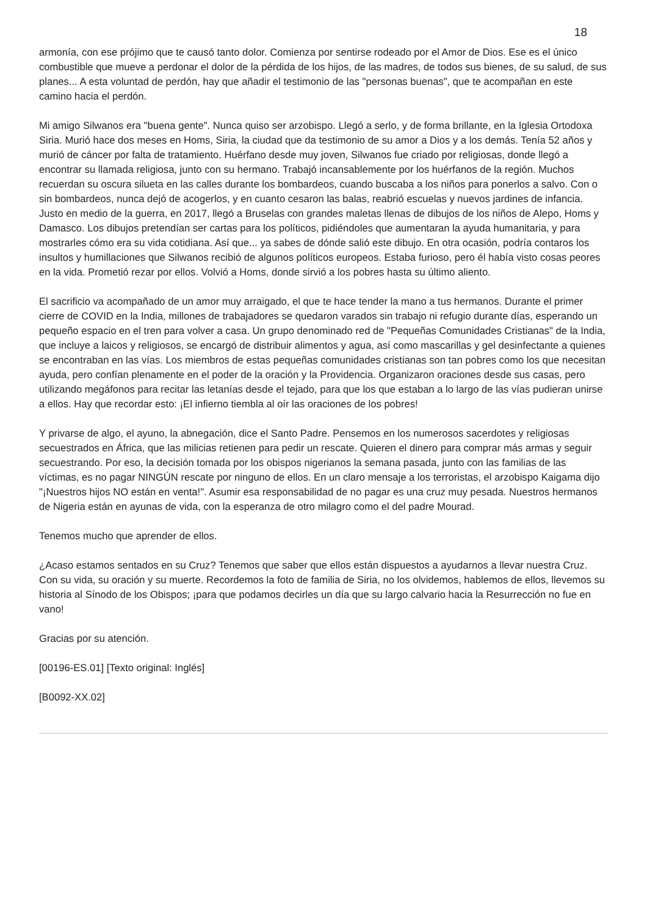18
armonía, con ese prójimo que te causó tanto dolor. Comienza por sentirse rodeado por el Amor de Dios. Ese es el único combustible que mueve a perdonar el dolor de la pérdida de los hijos, de las madres, de todos sus bienes, de su salud, de sus planes... A esta voluntad de perdón, hay que añadir el testimonio de las "personas buenas", que te acompañan en este camino hacia el perdón.
Mi amigo Silwanos era "buena gente". Nunca quiso ser arzobispo. Llegó a serlo, y de forma brillante, en la Iglesia Ortodoxa Siria. Murió hace dos meses en Homs, Siria, la ciudad que da testimonio de su amor a Dios y a los demás. Tenía 52 años y murió de cáncer por falta de tratamiento. Huérfano desde muy joven, Silwanos fue criado por religiosas, donde llegó a encontrar su llamada religiosa, junto con su hermano. Trabajó incansablemente por los huérfanos de la región. Muchos recuerdan su oscura silueta en las calles durante los bombardeos, cuando buscaba a los niños para ponerlos a salvo. Con o sin bombardeos, nunca dejó de acogerlos, y en cuanto cesaron las balas, reabrió escuelas y nuevos jardines de infancia. Justo en medio de la guerra, en 2017, llegó a Bruselas con grandes maletas llenas de dibujos de los niños de Alepo, Homs y Damasco. Los dibujos pretendían ser cartas para los políticos, pidiéndoles que aumentaran la ayuda humanitaria, y para mostrarles cómo era su vida cotidiana. Así que... ya sabes de dónde salió este dibujo. En otra ocasión, podría contaros los insultos y humillaciones que Silwanos recibió de algunos políticos europeos. Estaba furioso, pero él había visto cosas peores en la vida. Prometió rezar por ellos. Volvió a Homs, donde sirvió a los pobres hasta su último aliento.
El sacrificio va acompañado de un amor muy arraigado, el que te hace tender la mano a tus hermanos. Durante el primer cierre de COVID en la India, millones de trabajadores se quedaron varados sin trabajo ni refugio durante días, esperando un pequeño espacio en el tren para volver a casa. Un grupo denominado red de "Pequeñas Comunidades Cristianas" de la India, que incluye a laicos y religiosos, se encargó de distribuir alimentos y agua, así como mascarillas y gel desinfectante a quienes se encontraban en las vías. Los miembros de estas pequeñas comunidades cristianas son tan pobres como los que necesitan ayuda, pero confían plenamente en el poder de la oración y la Providencia. Organizaron oraciones desde sus casas, pero utilizando megáfonos para recitar las letanías desde el tejado, para que los que estaban a lo largo de las vías pudieran unirse a ellos. Hay que recordar esto: ¡El infierno tiembla al oír las oraciones de los pobres!
Y privarse de algo, el ayuno, la abnegación, dice el Santo Padre. Pensemos en los numerosos sacerdotes y religiosas secuestrados en África, que las milicias retienen para pedir un rescate. Quieren el dinero para comprar más armas y seguir secuestrando. Por eso, la decisión tomada por los obispos nigerianos la semana pasada, junto con las familias de las víctimas, es no pagar NINGÚN rescate por ninguno de ellos. En un claro mensaje a los terroristas, el arzobispo Kaigama dijo "¡Nuestros hijos NO están en venta!". Asumir esa responsabilidad de no pagar es una cruz muy pesada. Nuestros hermanos de Nigeria están en ayunas de vida, con la esperanza de otro milagro como el del padre Mourad.
Tenemos mucho que aprender de ellos.
¿Acaso estamos sentados en su Cruz? Tenemos que saber que ellos están dispuestos a ayudarnos a llevar nuestra Cruz. Con su vida, su oración y su muerte. Recordemos la foto de familia de Siria, no los olvidemos, hablemos de ellos, llevemos su historia al Sínodo de los Obispos; ¡para que podamos decirles un día que su largo calvario hacia la Resurrección no fue en vano!
Gracias por su atención.
[00196-ES.01] [Texto original: Inglés]
[B0092-XX.02]